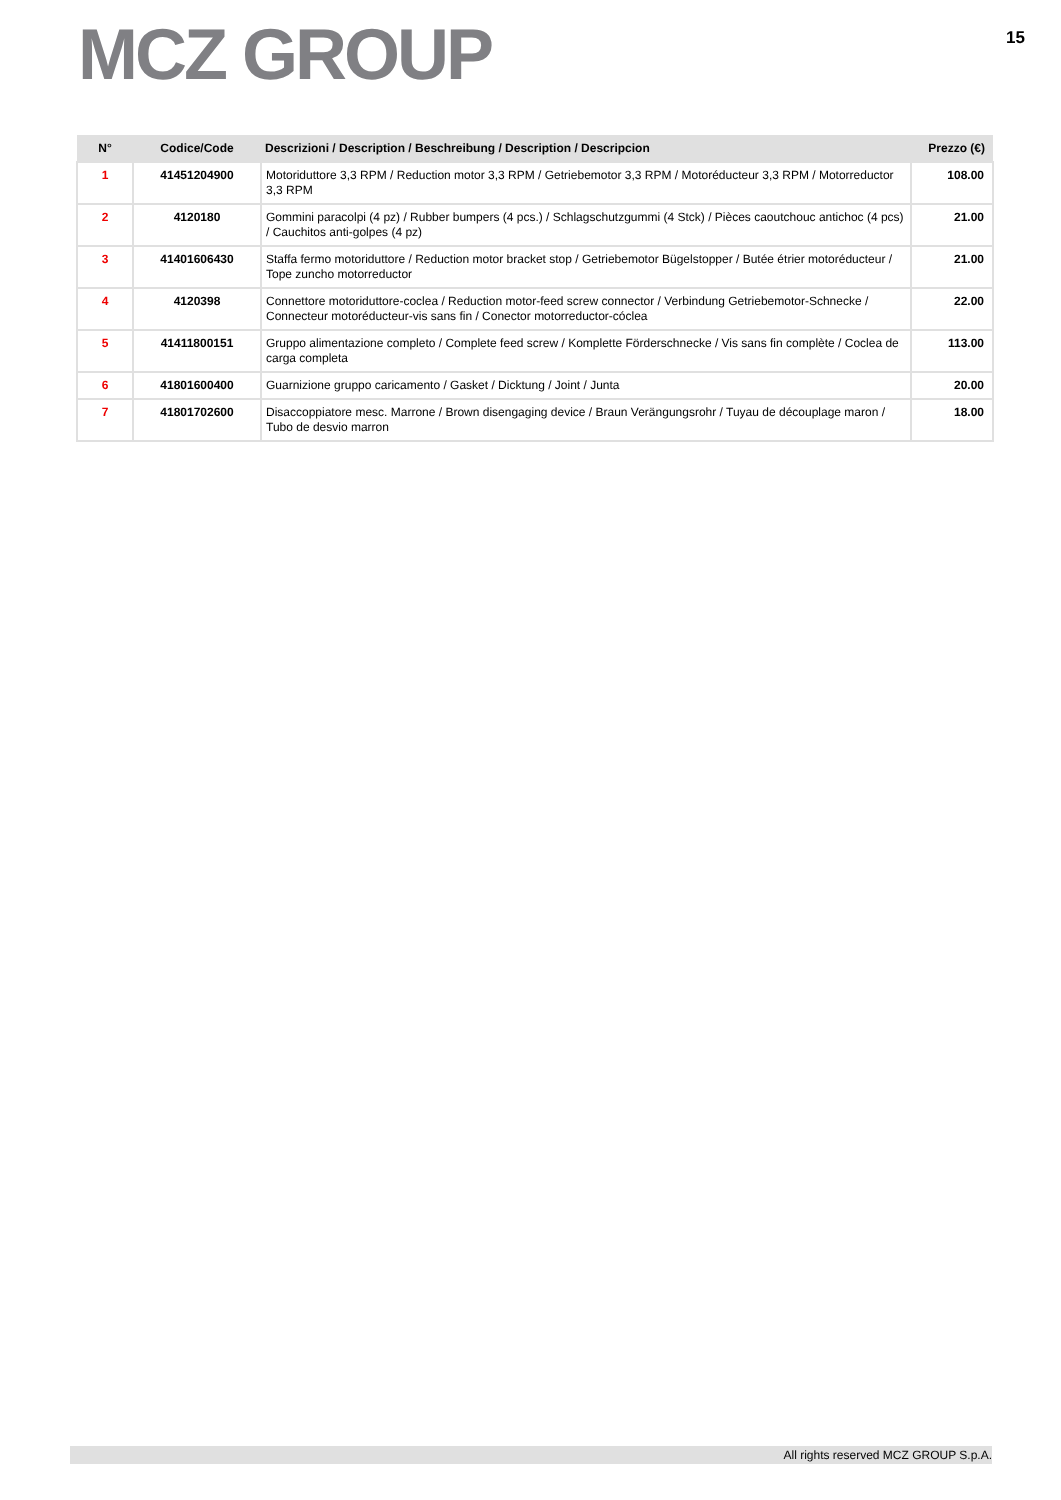MCZ GROUP
15
| N° | Codice/Code | Descrizioni / Description / Beschreibung / Description / Descripcion | Prezzo (€) |
| --- | --- | --- | --- |
| 1 | 41451204900 | Motoriduttore 3,3 RPM / Reduction motor 3,3 RPM / Getriebemotor 3,3 RPM / Motoréducteur 3,3 RPM / Motorreductor 3,3 RPM | 108.00 |
| 2 | 4120180 | Gommini paracolpi (4 pz) / Rubber bumpers (4 pcs.) / Schlagschutzgummi (4 Stck) / Pièces caoutchouc antichoc (4 pcs) / Cauchitos anti-golpes (4 pz) | 21.00 |
| 3 | 41401606430 | Staffa fermo motoriduttore / Reduction motor bracket stop / Getriebemotor Bügelstopper / Butée étrier motoréducteur / Tope zuncho motorreductor | 21.00 |
| 4 | 4120398 | Connettore motoriduttore-coclea / Reduction motor-feed screw connector / Verbindung Getriebemotor-Schnecke / Connecteur motoréducteur-vis sans fin / Conector motorreductor-cóclea | 22.00 |
| 5 | 41411800151 | Gruppo alimentazione completo / Complete feed screw / Komplette Förderschnecke / Vis sans fin complète / Coclea de carga completa | 113.00 |
| 6 | 41801600400 | Guarnizione gruppo caricamento / Gasket / Dicktung / Joint / Junta | 20.00 |
| 7 | 41801702600 | Disaccoppiatore mesc. Marrone / Brown disengaging device / Braun Verängungsrohr / Tuyau de découplage maron / Tubo de desvio marron | 18.00 |
All rights reserved MCZ GROUP S.p.A.